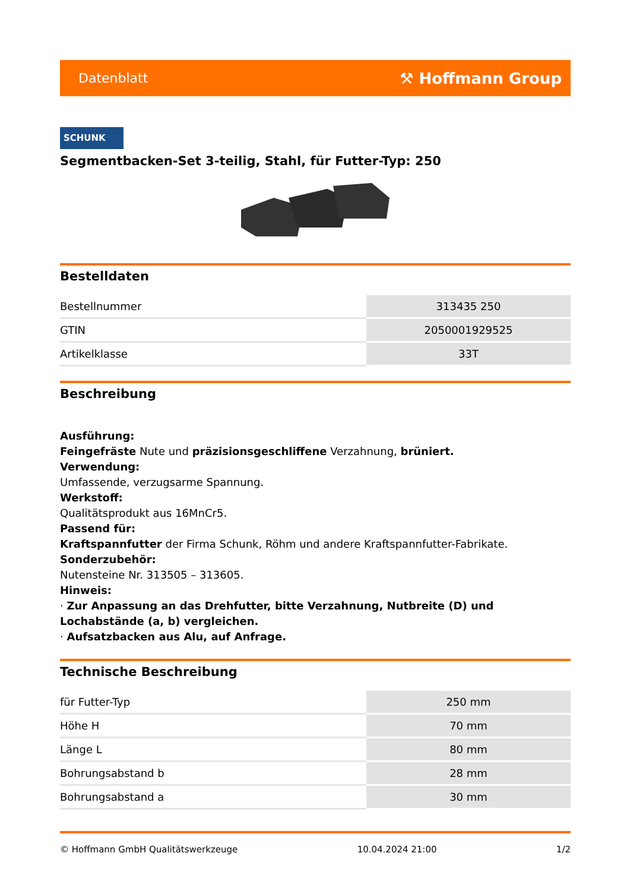Datenblatt ⚒ Hoffmann Group
SCHUNK
Segmentbacken-Set 3-teilig, Stahl, für Futter-Typ: 250
Bestelldaten
| Bestellnummer | 313435 250 |
| GTIN | 2050001929525 |
| Artikelklasse | 33T |
Beschreibung
Ausführung:
Feingefräste Nute und präzisionsgeschliffene Verzahnung, brüniert.
Verwendung:
Umfassende, verzugsarme Spannung.
Werkstoff:
Qualitätsprodukt aus 16MnCr5.
Passend für:
Kraftspannfutter der Firma Schunk, Röhm und andere Kraftspannfutter-Fabrikate.
Sonderzubehör:
Nutensteine Nr. 313505 – 313605.
Hinweis:
· Zur Anpassung an das Drehfutter, bitte Verzahnung, Nutbreite (D) und Lochabstände (a, b) vergleichen.
· Aufsatzbacken aus Alu, auf Anfrage.
Technische Beschreibung
| für Futter-Typ | 250 mm |
| Höhe H | 70 mm |
| Länge L | 80 mm |
| Bohrungsabstand b | 28 mm |
| Bohrungsabstand a | 30 mm |
© Hoffmann GmbH Qualitätswerkzeuge 10.04.2024 21:00 1/2